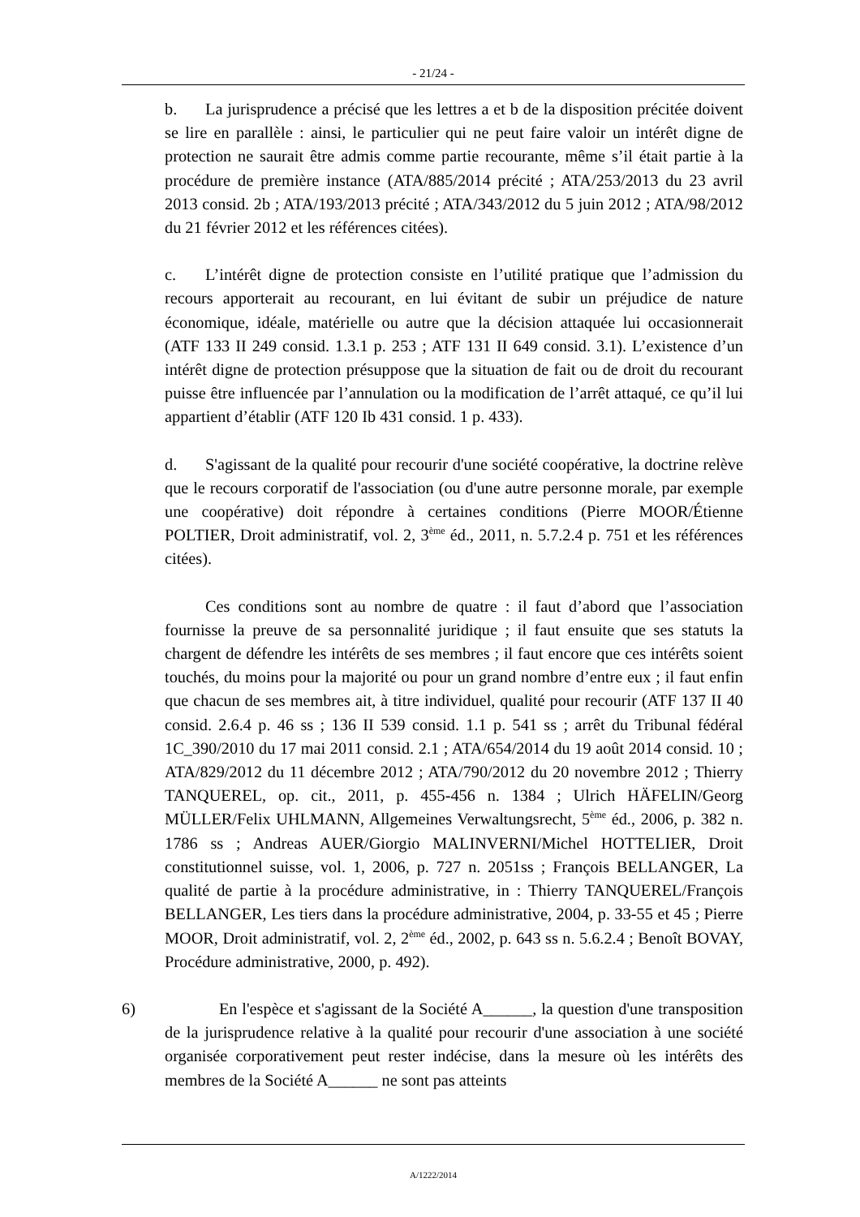- 21/24 -
b. La jurisprudence a précisé que les lettres a et b de la disposition précitée doivent se lire en parallèle : ainsi, le particulier qui ne peut faire valoir un intérêt digne de protection ne saurait être admis comme partie recourante, même s’il était partie à la procédure de première instance (ATA/885/2014 précité ; ATA/253/2013 du 23 avril 2013 consid. 2b ; ATA/193/2013 précité ; ATA/343/2012 du 5 juin 2012 ; ATA/98/2012 du 21 février 2012 et les références citées).
c. L’intérêt digne de protection consiste en l’utilité pratique que l’admission du recours apporterait au recourant, en lui évitant de subir un préjudice de nature économique, idéale, matérielle ou autre que la décision attaquée lui occasionnerait (ATF 133 II 249 consid. 1.3.1 p. 253 ; ATF 131 II 649 consid. 3.1). L’existence d’un intérêt digne de protection présuppose que la situation de fait ou de droit du recourant puisse être influencée par l’annulation ou la modification de l’arrêt attaqué, ce qu’il lui appartient d’établir (ATF 120 Ib 431 consid. 1 p. 433).
d. S'agissant de la qualité pour recourir d'une société coopérative, la doctrine relève que le recours corporatif de l'association (ou d'une autre personne morale, par exemple une coopérative) doit répondre à certaines conditions (Pierre MOOR/Étienne POLTIER, Droit administratif, vol. 2, 3<sup>ème</sup> éd., 2011, n. 5.7.2.4 p. 751 et les références citées).
Ces conditions sont au nombre de quatre : il faut d’abord que l’association fournisse la preuve de sa personnalité juridique ; il faut ensuite que ses statuts la chargent de défendre les intérêts de ses membres ; il faut encore que ces intérêts soient touchés, du moins pour la majorité ou pour un grand nombre d’entre eux ; il faut enfin que chacun de ses membres ait, à titre individuel, qualité pour recourir (ATF 137 II 40 consid. 2.6.4 p. 46 ss ; 136 II 539 consid. 1.1 p. 541 ss ; arrêt du Tribunal fédéral 1C_390/2010 du 17 mai 2011 consid. 2.1 ; ATA/654/2014 du 19 août 2014 consid. 10 ; ATA/829/2012 du 11 décembre 2012 ; ATA/790/2012 du 20 novembre 2012 ; Thierry TANQUEREL, op. cit., 2011, p. 455-456 n. 1384 ; Ulrich HÄFELIN/Georg MÜLLER/Felix UHLMANN, Allgemeines Verwaltungsrecht, 5<sup>ème</sup> éd., 2006, p. 382 n. 1786 ss ; Andreas AUER/Giorgio MALINVERNI/Michel HOTTELIER, Droit constitutionnel suisse, vol. 1, 2006, p. 727 n. 2051ss ; François BELLANGER, La qualité de partie à la procédure administrative, in : Thierry TANQUEREL/François BELLANGER, Les tiers dans la procédure administrative, 2004, p. 33-55 et 45 ; Pierre MOOR, Droit administratif, vol. 2, 2<sup>ème</sup> éd., 2002, p. 643 ss n. 5.6.2.4 ; Benoît BOVAY, Procédure administrative, 2000, p. 492).
6) En l'espèce et s'agissant de la Société A______, la question d'une transposition de la jurisprudence relative à la qualité pour recourir d'une association à une société organisée corporativement peut rester indécise, dans la mesure où les intérêts des membres de la Société A______ ne sont pas atteints
A/1222/2014